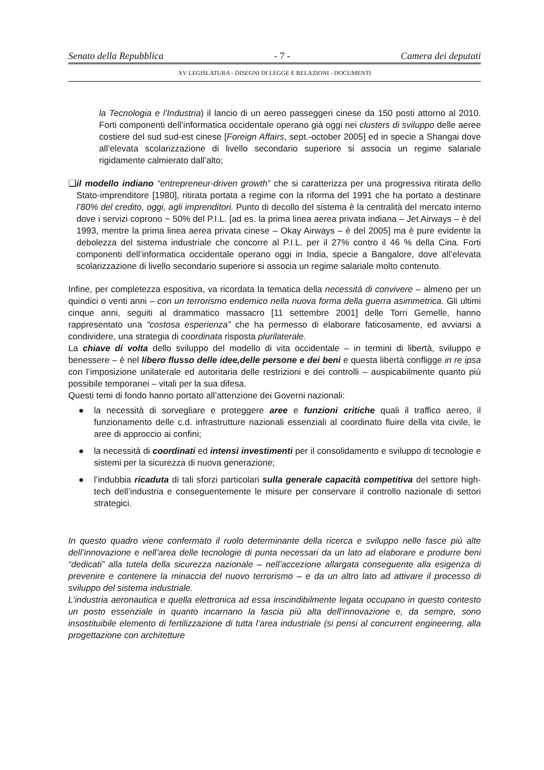Senato della Repubblica - 7 - Camera dei deputati
XV LEGISLATURA - DISEGNI DI LEGGE E RELAZIONI - DOCUMENTI
la Tecnologia e l’Industria) il lancio di un aereo passeggeri cinese da 150 posti attorno al 2010. Forti componenti dell’informatica occidentale operano già oggi nei clusters di sviluppo delle aeree costiere del sud sud-est cinese [Foreign Affairs, sept.-october 2005] ed in specie a Shangai dove all’elevata scolarizzazione di livello secondario superiore si associa un regime salariale rigidamente calmierato dall’alto;
❑
il modello indiano “entrepreneur-driven growth” che si caratterizza per una progressiva ritirata dello Stato-imprenditore [1980], ritirata portata a regime con la riforma del 1991 che ha portato a destinare l’80% del credito, oggi, agli imprenditori. Punto di decollo del sistema è la centralità del mercato interno dove i servizi coprono ~ 50% del P.I.L. [ad es. la prima linea aerea privata indiana – Jet Airways – è del 1993, mentre la prima linea aerea privata cinese – Okay Airways – è del 2005] ma è pure evidente la debolezza del sistema industriale che concorre al P.I.L. per il 27% contro il 46 % della Cina. Forti componenti dell’informatica occidentale operano oggi in India, specie a Bangalore, dove all’elevata scolarizzazione di livello secondario superiore si associa un regime salariale molto contenuto.
Infine, per completezza espositiva, va ricordata la tematica della necessità di convivere – almeno per un quindici o venti anni – con un terrorismo endemico nella nuova forma della guerra asimmetrica. Gli ultimi cinque anni, seguiti al drammatico massacro [11 settembre 2001] delle Torri Gemelle, hanno rappresentato una “costosa esperienza” che ha permesso di elaborare faticosamente, ed avviarsi a condividere, una strategia di coordinata risposta plurilaterale.
La chiave di volta dello sviluppo del modello di vita occidentale – in termini di libertà, sviluppo e benessere – è nel libero flusso delle idee,delle persone e dei beni e questa libertà confligge in re ipsa con l’imposizione unilaterale ed autoritaria delle restrizioni e dei controlli – auspicabilmente quanto più possibile temporanei – vitali per la sua difesa.
Questi temi di fondo hanno portato all’attenzione dei Governi nazionali:
● la necessità di sorvegliare e proteggere aree e funzioni critiche quali il traffico aereo, il funzionamento delle c.d. infrastrutture nazionali essenziali al coordinato fluire della vita civile, le aree di approccio ai confini;
● la necessità di coordinati ed intensi investimenti per il consolidamento e sviluppo di tecnologie e sistemi per la sicurezza di nuova generazione;
● l’indubbia ricaduta di tali sforzi particolari sulla generale capacità competitiva del settore high-tech dell’industria e conseguentemente le misure per conservare il controllo nazionale di settori strategici.
In questo quadro viene confermato il ruolo determinante della ricerca e sviluppo nelle fasce più alte dell’innovazione e nell’area delle tecnologie di punta necessari da un lato ad elaborare e produrre beni “dedicati” alla tutela della sicurezza nazionale – nell’accezione allargata conseguente alla esigenza di prevenire e contenere la minaccia del nuovo terrorismo – e da un altro lato ad attivare il processo di sviluppo del sistema industriale.
L’industria aeronautica e quella elettronica ad essa inscindibilmente legata occupano in questo contesto un posto essenziale in quanto incarnano la fascia più alta dell’innovazione e, da sempre, sono insostituibile elemento di fertilizzazione di tutta l’area industriale (si pensi al concurrent engineering, alla progettazione con architetture